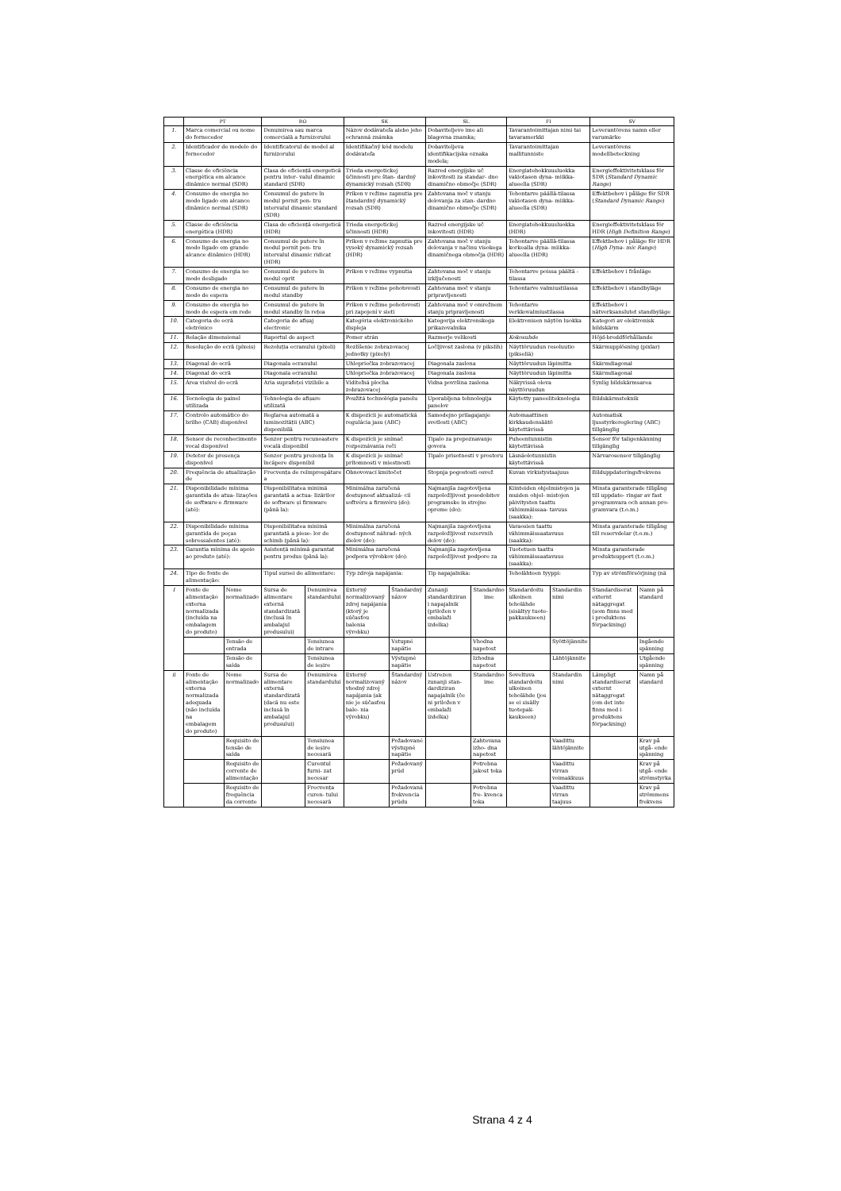| | PT | | RO | | SK | | SL | | FI | | SV | |
| --- | --- | --- | --- | --- | --- | --- | --- | --- | --- | --- | --- | --- |
| 1. | Marca comercial ou nome do fornecedor | | Denumirea sau marca comercială a furnizorului | | Názov dodávateľa alebo jeho ochranná známka | | Dobaviteljevo ime ali blagovna znamka; | | Tavarantoimittajan nimi tai tavaramerkki | | Leverantörens namn eller varumärke | |
| 2. | Identificador de modelo do fornecedor | | Identificatorul de model al furnizorului | | Identifikačný kód modelu dodávateľa | | Dobaviteljeva identifikacijska oznaka modela; | | Tavarantoimittajan mallitunniste | | Leverantörens modellbeteckning | |
| 3. | Classe de eficiência energética em alcance dinâmico normal (SDR) | | Clasa de eficiență energetică pentru inter- valul dinamic standard (SDR) | | Trieda energetickej účinnosti pre štan- dardný dynamický rozsah (SDR) | | Razred energijske uč inkovitosti za standar- dno dinamično območje (SDR) | | Energiatehokkuusluokka vakiotason dyna- miikka-alueella (SDR) | | Energieffektivitetsklass för SDR ( Standard Dynamic Range ) | |
| 4. | Consumo de energia no modo ligado em alcance dinâmico normal (SDR) | | Consumul de putere în modul pornit pen- tru intervalul dinamic standard (SDR) | | Príkon v režime zapnutia pre štandardný dynamický rozsah (SDR) | | Zahtevana moč v stanju delovanja za stan- dardno dinamično območje (SDR) | | Tehontarve päällä-tilassa vakiotason dyna- miikka-alueella (SDR) | | Effektbehov i påläge för SDR ( Standard Dynamic Range ) | |
| 5. | Classe de eficiência energética (HDR) | | Clasa de eficiență energetică (HDR) | | Trieda energetickej účinnosti (HDR) | | Razred energijske uč inkovitosti (HDR) | | Energiatehokkuusluokka (HDR) | | Energieffektivitetsklass för HDR ( High Definition Range ) | |
| 6. | Consumo de energia no modo ligado em grande alcance dinâmico (HDR) | | Consumul de putere în modul pornit pen- tru intervalul dinamic ridicat (HDR) | | Príkon v režime zapnutia pre vysoký dynamický rozsah (HDR) | | Zahtevana moč v stanju delovanja v načinu visokega dinamičnega območja (HDR) | | Tehontarve päällä-tilassa korkealla dyna- miikka-alueella (HDR) | | Effektbehov i påläge för HDR ( High Dyna- mic Range ) | |
| 7. | Consumo de energia no modo desligado | | Consumul de putere în modul oprit | | Príkon v režime vypnutia | | Zahtevana moč v stanju izključenosti | | Tehontarve poissa päältä -tilassa | | Effektbehov i frånläge | |
| 8. | Consumo de energia no modo de espera | | Consumul de putere în modul standby | | Príkon v režime pohotovosti | | Zahtevana moč v stanju pripravljenosti | | Tehontarve valmiustilassa | | Effektbehov i standbyläge | |
| 9. | Consumo de energia no modo de espera em rede | | Consumul de putere în modul standby în rețea | | Príkon v režime pohotovosti pri zapojení v sieti | | Zahtevana moč v omrežnem stanju pripravljenosti | | Tehontarve verkkovalmiustilassa | | Effektbehov i nätverksanslutet standbyläge | |
| 10. | Categoria de ecrã eletrónico | | Categoria de afișaj electronic | | Kategória elektronického displeja | | Kategorija elektronskega prikazovalnika | | Elektronisen näytön luokka | | Kategori av elektronisk bildskärm | |
| 11. | Relação dimensional | | Raportul de aspect | | Pomer strán | | Razmerje velikosti | | Kokosuhde | | Höjd-breddförhållande | |
| 12. | Resolução do ecrã (píxeis) | | Rezoluția ecranului (pixeli) | | Rozlíšenie zobrazovacej jednotky (pixely) | | Ločljivost zaslona (v pikslih) | | Näyttöruudun resoluutio (pikseliä) | | Skärmupplösning (pixlar) | |
| 13. | Diagonal do ecrã | | Diagonala ecranului | | Uhlopriečka zobrazovacej | | Diagonala zaslona | | Näyttöruudun läpimitta | | Skärmdiagonal | |
| 14. | Diagonal do ecrã | | Diagonala ecranului | | Uhlopriečka zobrazovacej | | Diagonala zaslona | | Näyttöruudun läpimitta | | Skärmdiagonal | |
| 15. | Área visível do ecrã | | Aria suprafeței vizibile a | | Viditeľná plocha zobrazovacej | | Vidna površina zaslona | | Näkyvissä oleva näyttöruudun | | Synlig bildskärmsarea | |
| 16. | Tecnologia de painel utilizada | | Tehnologia de afișare utilizată | | Použitá technológia panelu | | Uporabljena tehnologija panelov | | Käytetty paneeliteknologia | | Bildskärmsteknik | |
| 17. | Controlo automático do brilho (CAB) disponível | | Reglarea automată a luminozității (ABC) disponibilă | | K dispozícii je automatická regulácia jasu (ABC) | | Samodejno prilagajanje svetlosti (ABC) | | Automaattinen kirkkaudensäätö käytettävissä | | Automatisk ljusstyrkereglering (ABC) tillgänglig | |
| 18. | Sensor de reconhecimento vocal disponível | | Senzor pentru recunoaștere vocală disponibil | | K dispozícii je snímač rozpoznávania reči | | Tipalo za prepoznavanje govora | | Puheentunnistin käytettävissä | | Sensor för taligenkänning tillgänglig | |
| 19. | Detetor de presença disponível | | Senzor pentru prezența în încăpere disponibil | | K dispozícii je snímač prítomnosti v miestnosti | | Tipalo prisotnosti v prostoru | | Läsnäolotunnistin käytettävissä | | Närvarosensor tillgänglig | |
| 20. | Frequência de atualização de | | Frecvența de reîmprospătare a | | Obnovovací kmitočet | | Stopnja pogostosti osvež | | Kuvan virkistystaajuus | | Bilduppdateringsfrekvens | |
| 21. | Disponibilidade mínima garantida de atua- lizações de software e firmware (até): | | Disponibilitatea minimă garantată a actua- lizărilor de software și firmware (până la): | | Minimálna zaručená dostupnosť aktualizá- cií softvéru a firmvéru (do): | | Najmanjša zagotovljena razpoložljivost posodobitev programske in strojne opreme (do): | | Kiinteiden ohjelmistojen ja muiden ohjel- mistojen päivitysten taattu vähimmäissaa- tavuus (saakka): | | Minsta garanterade tillgång till uppdate- ringar av fast programvara och annan pro- gramvara (t.o.m.) | |
| 22. | Disponibilidade mínima garantida de peças sobressalentes (até): | | Disponibilitatea minimă garantată a piese- lor de schimb (până la): | | Minimálna zaručená dostupnosť náhrad- ných dielov (do): | | Najmanjša zagotovljena razpoložljivost rezervnih delov (do): | | Varaosien taattu vähimmäissaatavuus (saakka): | | Minsta garanterade tillgång till reservdelar (t.o.m.) | |
| 23. | Garantia mínima de apoio ao produto (até): | | Asistență minimă garantat pentru produs (până la): | | Minimálna zaručená podpora výrobkov (do): | | Najmanjša zagotovljena razpoložljivost podpore za | | Tuotetuen taattu vähimmäissaatavuus (saakka): | | Minsta garanterade produktsupport (t.o.m.) | |
| 24. | Tipo de fonte de alimentação: | | Tipul sursei de alimentare: | | Typ zdroja napájania: | | Tip napajalnika: | | Teholähteen tyyppi: | | Typ av strömförsörjning (nä | |
| I | Fonte de alimentação externa normalizada (incluída na embalagem do produto) | Nome normalizado | Sursa de alimentare externă standardizată (inclusă în ambalajul produsului) | Denumirea standardului | Externý normalizovaný zdroj napájania (ktorý je súčasťou balenia výrobku) | Štandardný názov | Zunanji standardiziran i napajalnik (priložen v embalaži izdelka) | Standardno ime | Standardoitu ulkoinen teholähde (sisältyy tuote- pakkaukseen) | Standardin nimi | Standardiserat externt nätaggregat (som finns med i produktens förpackning) | Namn på standard |
| | | Tensão de entrada | | Tensiunea de intrare | | Vstupné napätie | | Vhodna napetost | | Syöttöjännite | | Ingående spänning |
| | | Tensão de saída | | Tensiunea de ieșire | | Výstupné napätie | | Izhodna napetost | | Lähtöjännite | | Utgående spänning |
| ii | Fonte de alimentação externa normalizada adequada (não incluída na embalagem do produto) | Nome normalizado | Sursa de alimentare externă standardizată (dacă nu este inclusă în ambalajul produsului) | Denumirea standardului | Externý normalizovaný vhodný zdroj napájania (ak nie je súčasťou bale- nia výrobku) | Štandardný názov | Ustrezen zunanji stan- dardiziran napajalnik (če ni priložen v embalaži izdelka) | Standardno ime | Soveltuva standardoitu ulkoinen teholähde (jos se ei sisälly tuotepak- kaukseen) | Standardin nimi | Lämpligt standardiserat externt nätaggregat (om det inte finns med i produktens förpackning) | Namn på standard |
| | | Requisito de tensão de saída | | Tensiunea de ieșire necesară | | Požadované výstupné napätie | | Zahtevana izho- dna napetost | | Vaadittu lähtöjännite | | Krav på utgå- ende spänning |
| | | Requisito de corrente de alimentação | | Curentul furni- zat necesar | | Požadovaný prúd | | Potrebna jakost toka | | Vaadittu virran voimakkuus | | Krav på utgå- ende strömstyrka |
| | | Requisito de frequência da corrente | | Frecvența curen- tului necesară | | Požadovaná frekvencia prúdu | | Potrebna fre- kvenca toka | | Vaadittu virran taajuus | | Krav på strömmens frekvens |
Strana 4 z 4